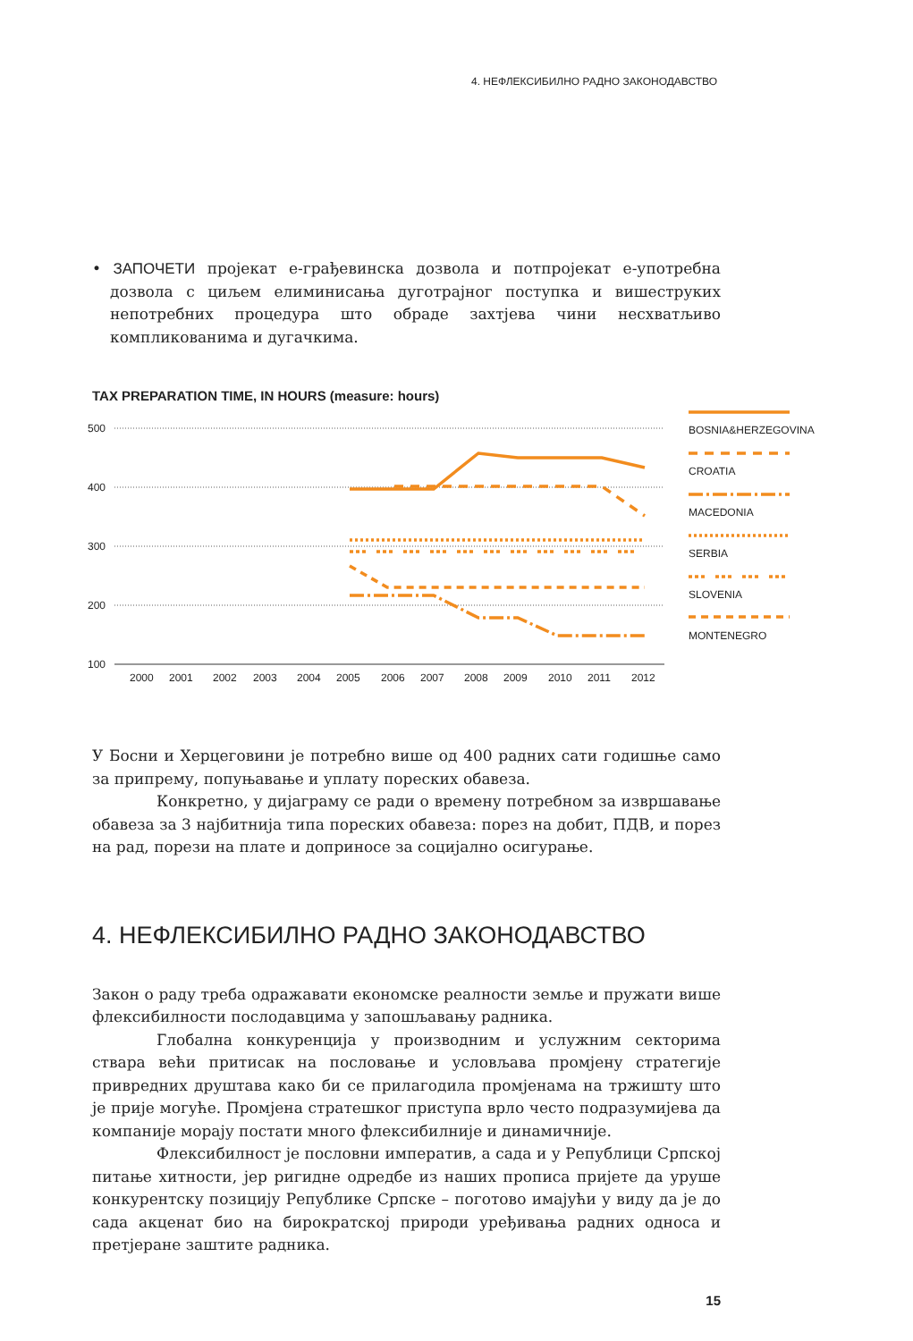4. НЕФЛЕКСИБИЛНО РАДНО ЗАКОНОДАВСТВО
• ЗАПОЧЕТИ пројекат е-грађевинска дозвола и потпројекат е-употребна дозвола с циљем елиминисања дуготрајног поступка и вишеструких непотребних процедура што обраде захтјева чини несхватљиво компликованима и дугачкима.
TAX PREPARATION TIME, IN HOURS (measure: hours)
500
400
300
200
100
2000
2001
2002
2003
2004
2005
2006
2007
2008
2009
2010
2011
2012
BOSNIA&HERZEGOVINA
CROATIA
MACEDONIA
SERBIA
SLOVENIA
MONTENEGRO
У Босни и Херцеговини је потребно више од 400 радних сати годишње само за припрему, попуњавање и уплату пореских обавеза.
Конкретно, у дијаграму се ради о времену потребном за извршавање обавеза за 3 најбитнија типа пореских обавеза: порез на добит, ПДВ, и порез на рад, порези на плате и доприносе за социјално осигурање.
4. НЕФЛЕКСИБИЛНО РАДНО ЗАКОНОДАВСТВО
Закон о раду треба одражавати економске реалности земље и пружати више флексибилности послодавцима у запошљавању радника.
Глобална конкуренција у производним и услужним секторима ствара већи притисак на пословање и условљава промјену стратегије привредних друштава како би се прилагодила промјенама на тржишту што је прије могуће. Промјена стратешког приступа врло често подразумијева да компаније морају постати много флексибилније и динамичније.
Флексибилност је пословни императив, а сада и у Републици Српској питање хитности, јер ригидне одредбе из наших прописа пријете да уруше конкурентску позицију Републике Српске – поготово имајући у виду да је до сада акценат био на бирократској природи уређивања радних односа и претјеране заштите радника.
15